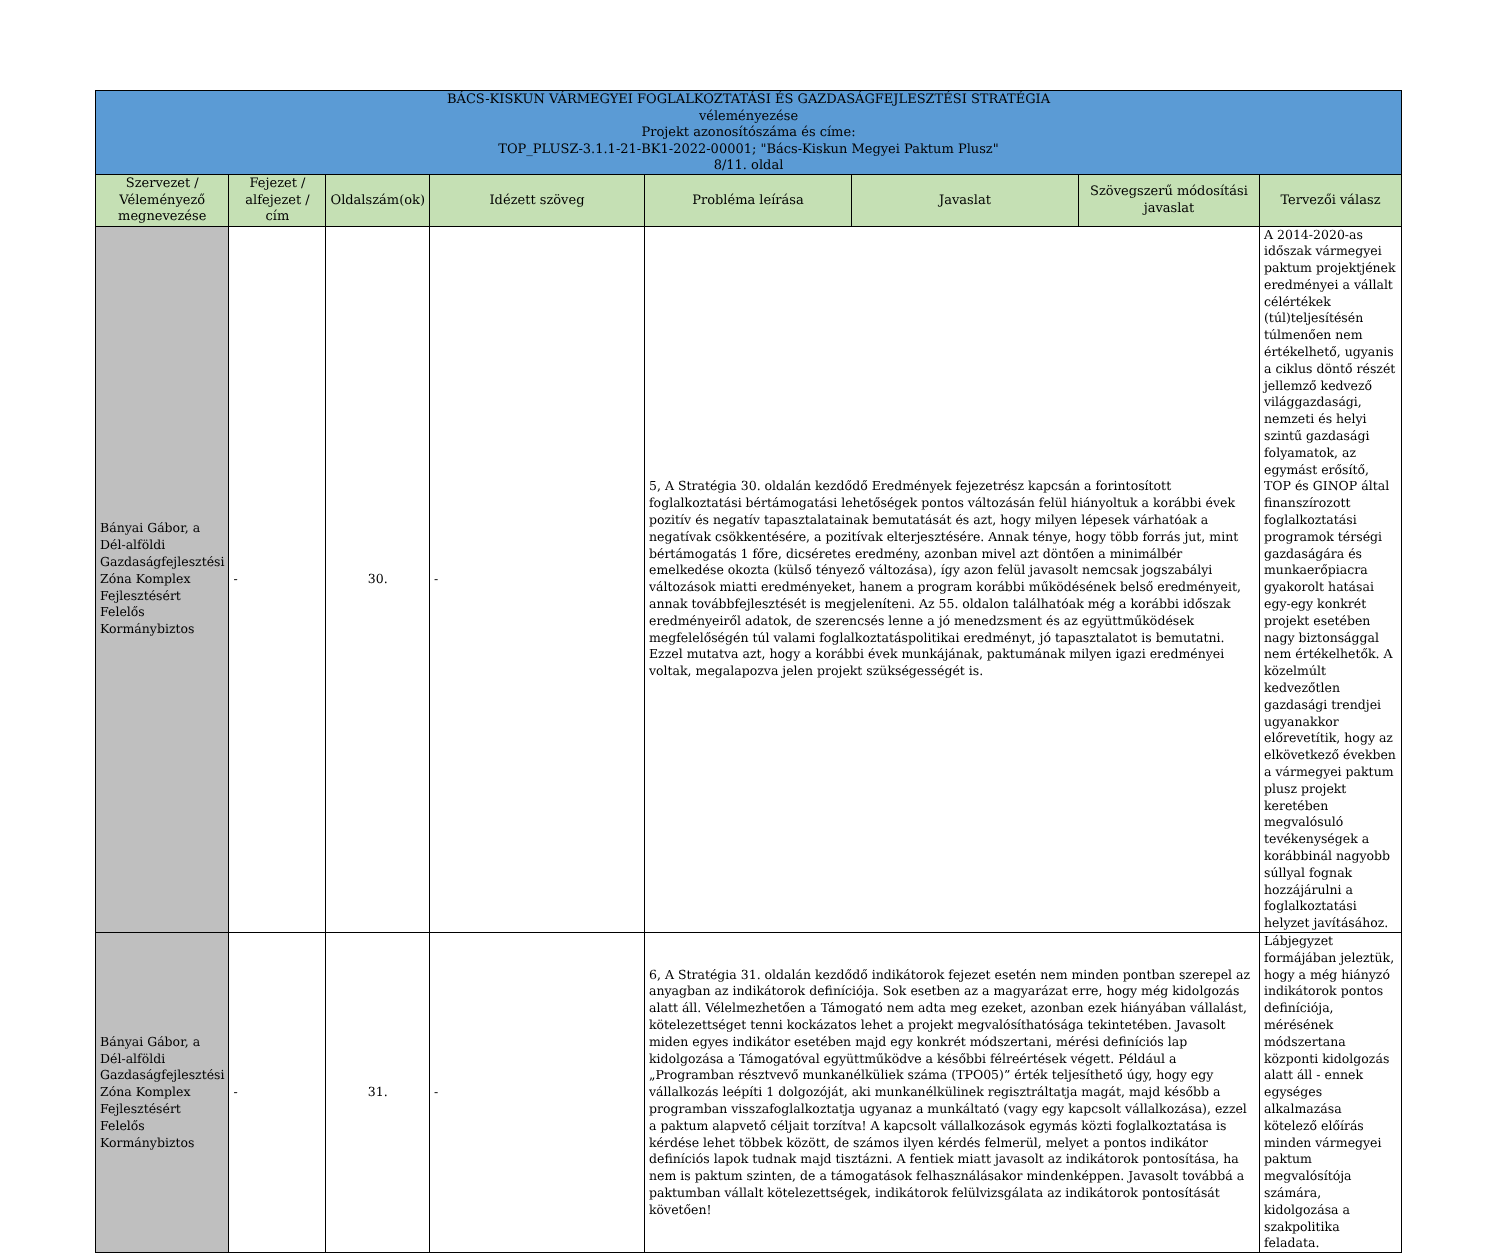| BÁCS-KISKUN VÁRMEGYEI FOGLALKOZTATÁSI ÉS GAZDASÁGFEJLESZTÉSI STRATÉGIA véleményezése Projekt azonosítószáma és címe: TOP_PLUSZ-3.1.1-21-BK1-2022-00001; "Bács-Kiskun Megyei Paktum Plusz" 8/11. oldal | | | | | | | |
| Szervezet / Véleményező megnevezése | Fejezet / alfejezet / cím | Oldalszám(ok) | Idézett szöveg | Probléma leírása | Javaslat | Szövegszerű módosítási javaslat | Tervezői válasz |
| Bányai Gábor, a Dél-alföldi Gazdaságfejlesztési Zóna Komplex Fejlesztésért Felelős Kormánybiztos | - | 30. | - | 5, A Stratégia 30. oldalán kezdődő Eredmények fejezetrész kapcsán a forintosított foglalkoztatási bértámogatási lehetőségek pontos változásán felül hiányoltuk a korábbi évek pozitív és negatív tapasztalatainak bemutatását és azt, hogy milyen lépesek várhatóak a negatívak csökkentésére, a pozitívak elterjesztésére. Annak ténye, hogy több forrás jut, mint bértámogatás 1 főre, dicséretes eredmény, azonban mivel azt döntően a minimálbér emelkedése okozta (külső tényező változása), így azon felül javasolt nemcsak jogszabályi változások miatti eredményeket, hanem a program korábbi működésének belső eredményeit, annak továbbfejlesztését is megjeleníteni. Az 55. oldalon találhatóak még a korábbi időszak eredményeiről adatok, de szerencsés lenne a jó menedzsment és az együttműködések megfelelőségén túl valami foglalkoztatáspolitikai eredményt, jó tapasztalatot is bemutatni. Ezzel mutatva azt, hogy a korábbi évek munkájának, paktumának milyen igazi eredményei voltak, megalapozva jelen projekt szükségességét is. | | | A 2014-2020-as időszak vármegyei paktum projektjének eredményei a vállalt célértékek (túl)teljesítésén túlmenően nem értékelhető, ugyanis a ciklus döntő részét jellemző kedvező világgazdasági, nemzeti és helyi szintű gazdasági folyamatok, az egymást erősítő, TOP és GINOP által finanszírozott foglalkoztatási programok térségi gazdaságára és munkaerőpiacra gyakorolt hatásai egy-egy konkrét projekt esetében nagy biztonsággal nem értékelhetők. A közelmúlt kedvezőtlen gazdasági trendjei ugyanakkor előrevetítik, hogy az elkövetkező években a vármegyei paktum plusz projekt keretében megvalósuló tevékenységek a korábbinál nagyobb súllyal fognak hozzájárulni a foglalkoztatási helyzet javításához. |
| Bányai Gábor, a Dél-alföldi Gazdaságfejlesztési Zóna Komplex Fejlesztésért Felelős Kormánybiztos | - | 31. | - | 6, A Stratégia 31. oldalán kezdődő indikátorok fejezet esetén nem minden pontban szerepel az anyagban az indikátorok definíciója. Sok esetben az a magyarázat erre, hogy még kidolgozás alatt áll. Vélelmezhetően a Támogató nem adta meg ezeket, azonban ezek hiányában vállalást, kötelezettséget tenni kockázatos lehet a projekt megvalósíthatósága tekintetében. Javasolt miden egyes indikátor esetében majd egy konkrét módszertani, mérési definíciós lap kidolgozása a Támogatóval együttműködve a későbbi félreértések végett. Például a „Programban résztvevő munkanélküliek száma (TPO05)” érték teljesíthető úgy, hogy egy vállalkozás leépíti 1 dolgozóját, aki munkanélkülinek regisztráltatja magát, majd később a programban visszafoglalkoztatja ugyanaz a munkáltató (vagy egy kapcsolt vállalkozása), ezzel a paktum alapvető céljait torzítva! A kapcsolt vállalkozások egymás közti foglalkoztatása is kérdése lehet többek között, de számos ilyen kérdés felmerül, melyet a pontos indikátor definíciós lapok tudnak majd tisztázni. A fentiek miatt javasolt az indikátorok pontosítása, ha nem is paktum szinten, de a támogatások felhasználásakor mindenképpen. Javasolt továbbá a paktumban vállalt kötelezettségek, indikátorok felülvizsgálata az indikátorok pontosítását követően! | | | Lábjegyzet formájában jeleztük, hogy a még hiányzó indikátorok pontos definíciója, mérésének módszertana központi kidolgozás alatt áll - ennek egységes alkalmazása kötelező előírás minden vármegyei paktum megvalósítója számára, kidolgozása a szakpolitika feladata. |